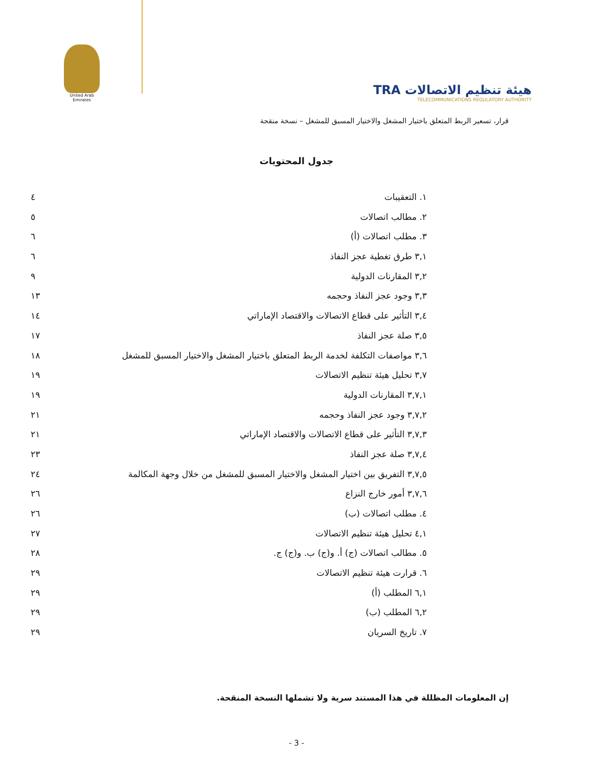United Arab Emirates
TRA هيئة تنظيم الاتصالات
TELECOMMUNICATIONS REGULATORY AUTHORITY
قرار، تسعير الربط المتعلق باختيار المشغل والاختيار المسبق للمشغل – نسخة منقحة
جدول المحتويات
١. التعقيبات ٤
٢. مطالب اتصالات ٥
٣. مطلب اتصالات (أ) ٦
٣,١ طرق تغطية عجز النفاذ ٦
٣,٢ المقارنات الدولية ٩
٣,٣ وجود عجز النفاذ وحجمه ١٣
٣,٤ التأثير على قطاع الاتصالات والاقتصاد الإماراتي ١٤
٣,٥ صلة عجز النفاذ ١٧
٣,٦ مواصفات التكلفة لخدمة الربط المتعلق باختيار المشغل والاختيار المسبق للمشغل ١٨
٣,٧ تحليل هيئة تنظيم الاتصالات ١٩
٣,٧,١ المقارنات الدولية ١٩
٣,٧,٢ وجود عجز النفاذ وحجمه ٢١
٣,٧,٣ التأثير على قطاع الاتصالات والاقتصاد الإماراتي ٢١
٣,٧,٤ صلة عجز النفاذ ٢٣
٣,٧,٥ التفريق بين اختيار المشغل والاختيار المسبق للمشغل من خلال وجهة المكالمة ٢٤
٣,٧,٦ أمور خارج النزاع ٢٦
٤. مطلب اتصالات (ب) ٢٦
٤,١ تحليل هيئة تنظيم الاتصالات ٢٧
٥. مطالب اتصالات (ج) أ. و(ج) ب. و(ج) ج. ٢٨
٦. قرارت هيئة تنظيم الاتصالات ٢٩
٦,١ المطلب (أ) ٢٩
٦,٢ المطلب (ب) ٢٩
٧. تاريخ السريان ٢٩
إن المعلومات المظللة في هذا المستند سرية ولا تشملها النسخة المنقحة.
- 3 -